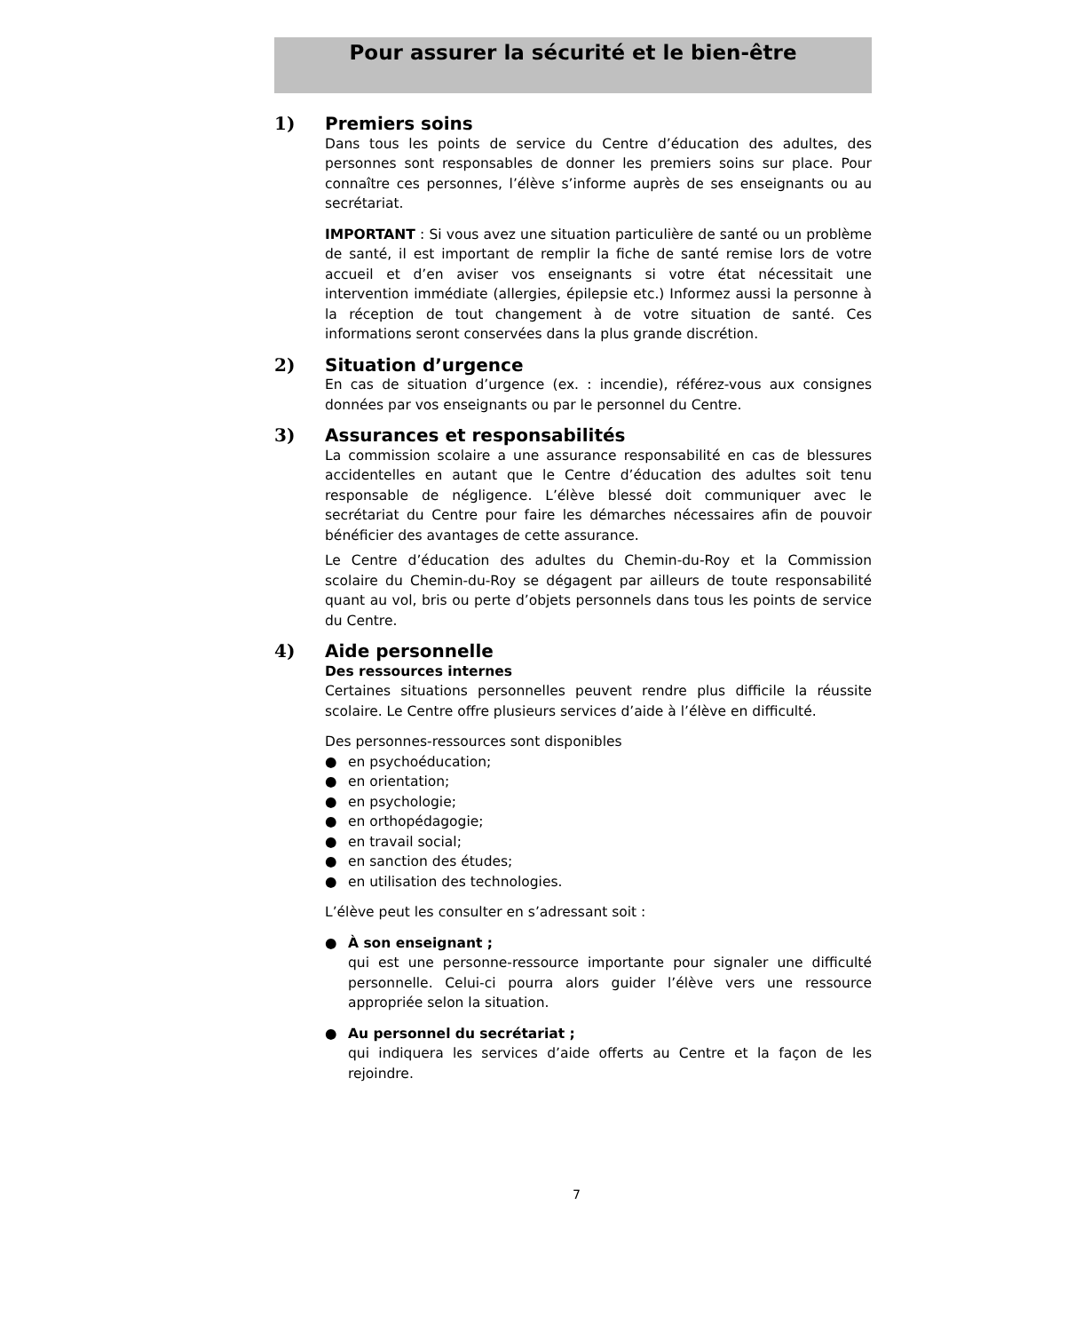Pour assurer la sécurité et le bien-être
1) Premiers soins
Dans tous les points de service du Centre d’éducation des adultes, des personnes sont responsables de donner les premiers soins sur place. Pour connaître ces personnes, l’élève s’informe auprès de ses enseignants ou au secrétariat.
IMPORTANT : Si vous avez une situation particulière de santé ou un problème de santé, il est important de remplir la fiche de santé remise lors de votre accueil et d’en aviser vos enseignants si votre état nécessitait une intervention immédiate (allergies, épilepsie etc.) Informez aussi la personne à la réception de tout changement à de votre situation de santé. Ces informations seront conservées dans la plus grande discrétion.
2) Situation d’urgence
En cas de situation d’urgence (ex. : incendie), référez-vous aux consignes données par vos enseignants ou par le personnel du Centre.
3) Assurances et responsabilités
La commission scolaire a une assurance responsabilité en cas de blessures accidentelles en autant que le Centre d’éducation des adultes soit tenu responsable de négligence. L’élève blessé doit communiquer avec le secrétariat du Centre pour faire les démarches nécessaires afin de pouvoir bénéficier des avantages de cette assurance.
Le Centre d’éducation des adultes du Chemin-du-Roy et la Commission scolaire du Chemin-du-Roy se dégagent par ailleurs de toute responsabilité quant au vol, bris ou perte d’objets personnels dans tous les points de service du Centre.
4) Aide personnelle
Des ressources internes
Certaines situations personnelles peuvent rendre plus difficile la réussite scolaire. Le Centre offre plusieurs services d’aide à l’élève en difficulté.
Des personnes-ressources sont disponibles
● en psychoéducation;
● en orientation;
● en psychologie;
● en orthopédagogie;
● en travail social;
● en sanction des études;
● en utilisation des technologies.
L’élève peut les consulter en s’adressant soit :
● À son enseignant ;
qui est une personne-ressource importante pour signaler une difficulté personnelle. Celui-ci pourra alors guider l’élève vers une ressource appropriée selon la situation.
● Au personnel du secrétariat ;
qui indiquera les services d’aide offerts au Centre et la façon de les rejoindre.
7